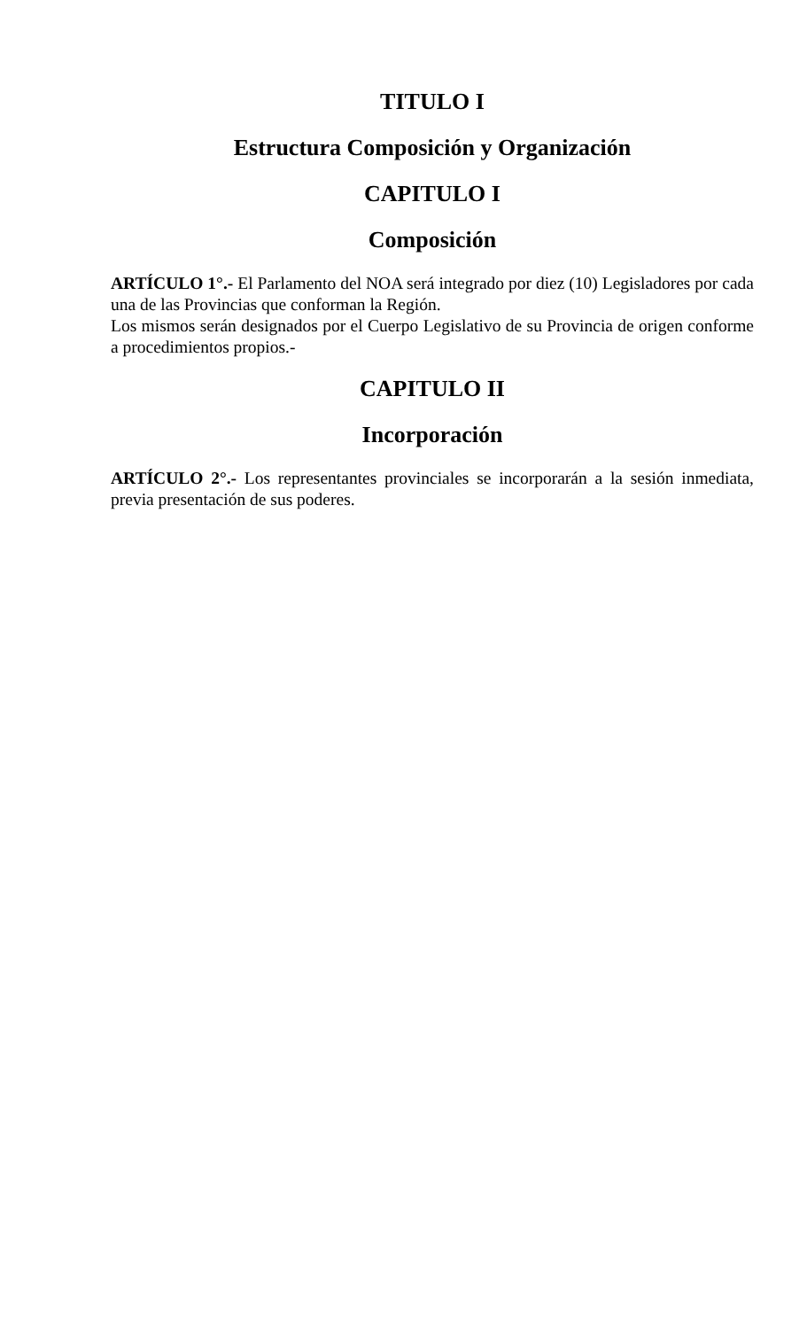TITULO I
Estructura Composición y Organización
CAPITULO I
Composición
ARTÍCULO 1°.- El Parlamento del NOA será integrado por diez (10) Legisladores por cada una de las Provincias que conforman la Región.
Los mismos serán designados por el Cuerpo Legislativo de su Provincia de origen conforme a procedimientos propios.-
CAPITULO II
Incorporación
ARTÍCULO 2°.- Los representantes provinciales se incorporarán a la sesión inmediata, previa presentación de sus poderes.